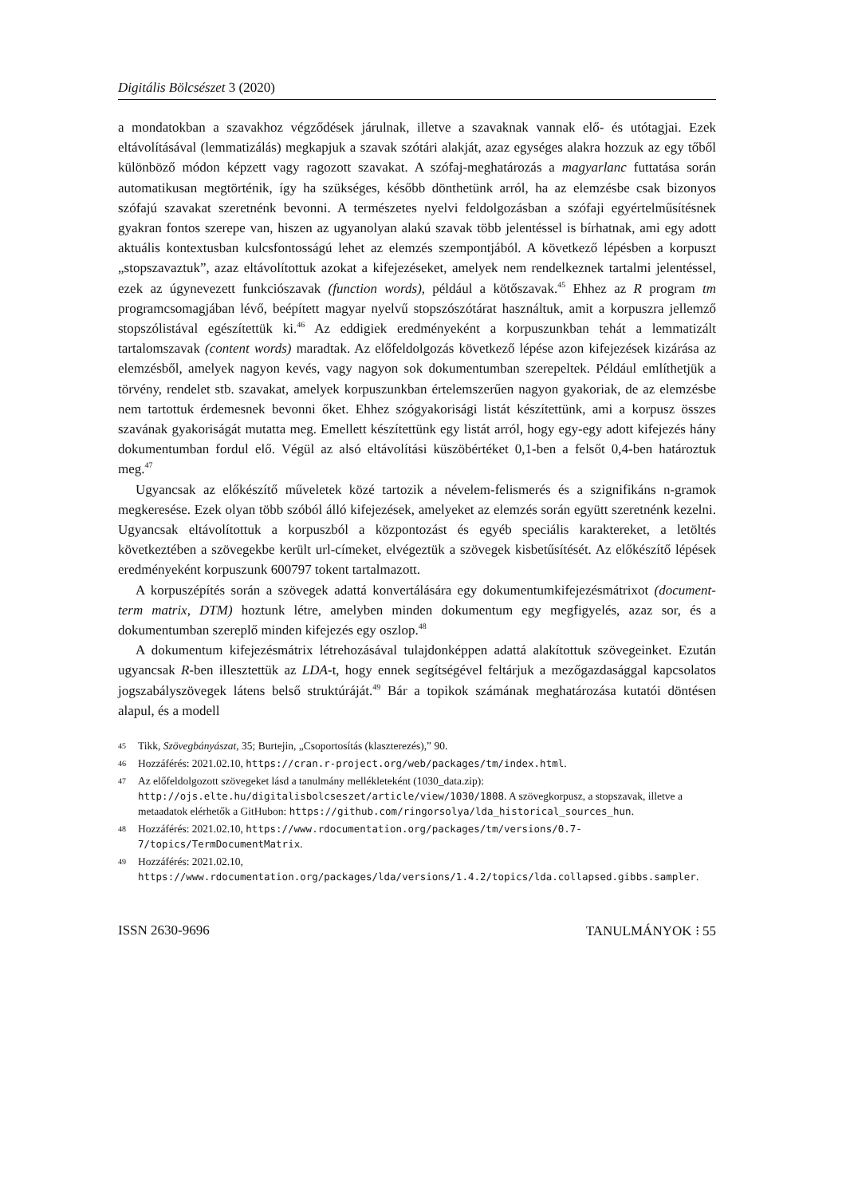Digitális Bölcsészet 3 (2020)
a mondatokban a szavakhoz végződések járulnak, illetve a szavaknak vannak elő- és utótagjai. Ezek eltávolításával (lemmatizálás) megkapjuk a szavak szótári alakját, azaz egységes alakra hozzuk az egy tőből különböző módon képzett vagy ragozott szavakat. A szófaj-meghatározás a magyarlanc futtatása során automatikusan megtörténik, így ha szükséges, később dönthetünk arról, ha az elemzésbe csak bizonyos szófajú szavakat szeretnénk bevonni. A természetes nyelvi feldolgozásban a szófaji egyértelműsítésnek gyakran fontos szerepe van, hiszen az ugyanolyan alakú szavak több jelentéssel is bírhatnak, ami egy adott aktuális kontextusban kulcsfontosságú lehet az elemzés szempontjából. A következő lépésben a korpuszt „stopszavaztuk”, azaz eltávolítottuk azokat a kifejezéseket, amelyek nem rendelkeznek tartalmi jelentéssel, ezek az úgynevezett funkciószavak (function words), például a kötőszavak.<sup>45</sup> Ehhez az R program tm programcsomagjában lévő, beépített magyar nyelvű stopszószótárat használtuk, amit a korpuszra jellemző stopszólistával egészítettük ki.<sup>46</sup> Az eddigiek eredményeként a korpuszunkban tehát a lemmatizált tartalomszavak (content words) maradtak. Az előfeldolgozás következő lépése azon kifejezések kizárása az elemzésből, amelyek nagyon kevés, vagy nagyon sok dokumentumban szerepeltek. Például említhetjük a törvény, rendelet stb. szavakat, amelyek korpuszunkban értelemszerűen nagyon gyakoriak, de az elemzésbe nem tartottuk érdemesnek bevonni őket. Ehhez szógyakorisági listát készítettünk, ami a korpusz összes szavának gyakoriságát mutatta meg. Emellett készítettünk egy listát arról, hogy egy-egy adott kifejezés hány dokumentumban fordul elő. Végül az alsó eltávolítási küszöbértéket 0,1-ben a felsőt 0,4-ben határoztuk meg.<sup>47</sup>
Ugyancsak az előkészítő műveletek közé tartozik a névelem-felismerés és a szignifikáns n-gramok megkeresése. Ezek olyan több szóból álló kifejezések, amelyeket az elemzés során együtt szeretnénk kezelni. Ugyancsak eltávolítottuk a korpuszból a központozást és egyéb speciális karaktereket, a letöltés következtében a szövegekbe került url-címeket, elvégeztük a szövegek kisbetűsítését. Az előkészítő lépések eredményeként korpuszunk 600797 tokent tartalmazott.
A korpuszépítés során a szövegek adattá konvertálására egy dokumentumkifejezésmátrixot (document-term matrix, DTM) hoztunk létre, amelyben minden dokumentum egy megfigyelés, azaz sor, és a dokumentumban szereplő minden kifejezés egy oszlop.<sup>48</sup>
A dokumentum kifejezésmátrix létrehozásával tulajdonképpen adattá alakítottuk szövegeinket. Ezután ugyancsak R-ben illesztettük az LDA-t, hogy ennek segítségével feltárjuk a mezőgazdasággal kapcsolatos jogszabályszövegek látens belső struktúráját.<sup>49</sup> Bár a topikok számának meghatározása kutatói döntésen alapul, és a modell
45 Tikk, Szövegbányászat, 35; Burtejin, „Csoportosítás (klaszterezés),” 90.
46 Hozzáférés: 2021.02.10, https://cran.r-project.org/web/packages/tm/index.html.
47 Az előfeldolgozott szövegeket lásd a tanulmány mellékleteként (1030_data.zip): http://ojs.elte.hu/digitalisbolcseszet/article/view/1030/1808. A szövegkorpusz, a stopszavak, illetve a metaadatok elérhetők a GitHubon: https://github.com/ringorsolya/lda_historical_sources_hun.
48 Hozzáférés: 2021.02.10, https://www.rdocumentation.org/packages/tm/versions/0.7-7/topics/TermDocumentMatrix.
49 Hozzáférés: 2021.02.10, https://www.rdocumentation.org/packages/lda/versions/1.4.2/topics/lda.collapsed.gibbs.sampler.
ISSN 2630-9696 TANULMÁNYOK ⁝ 55